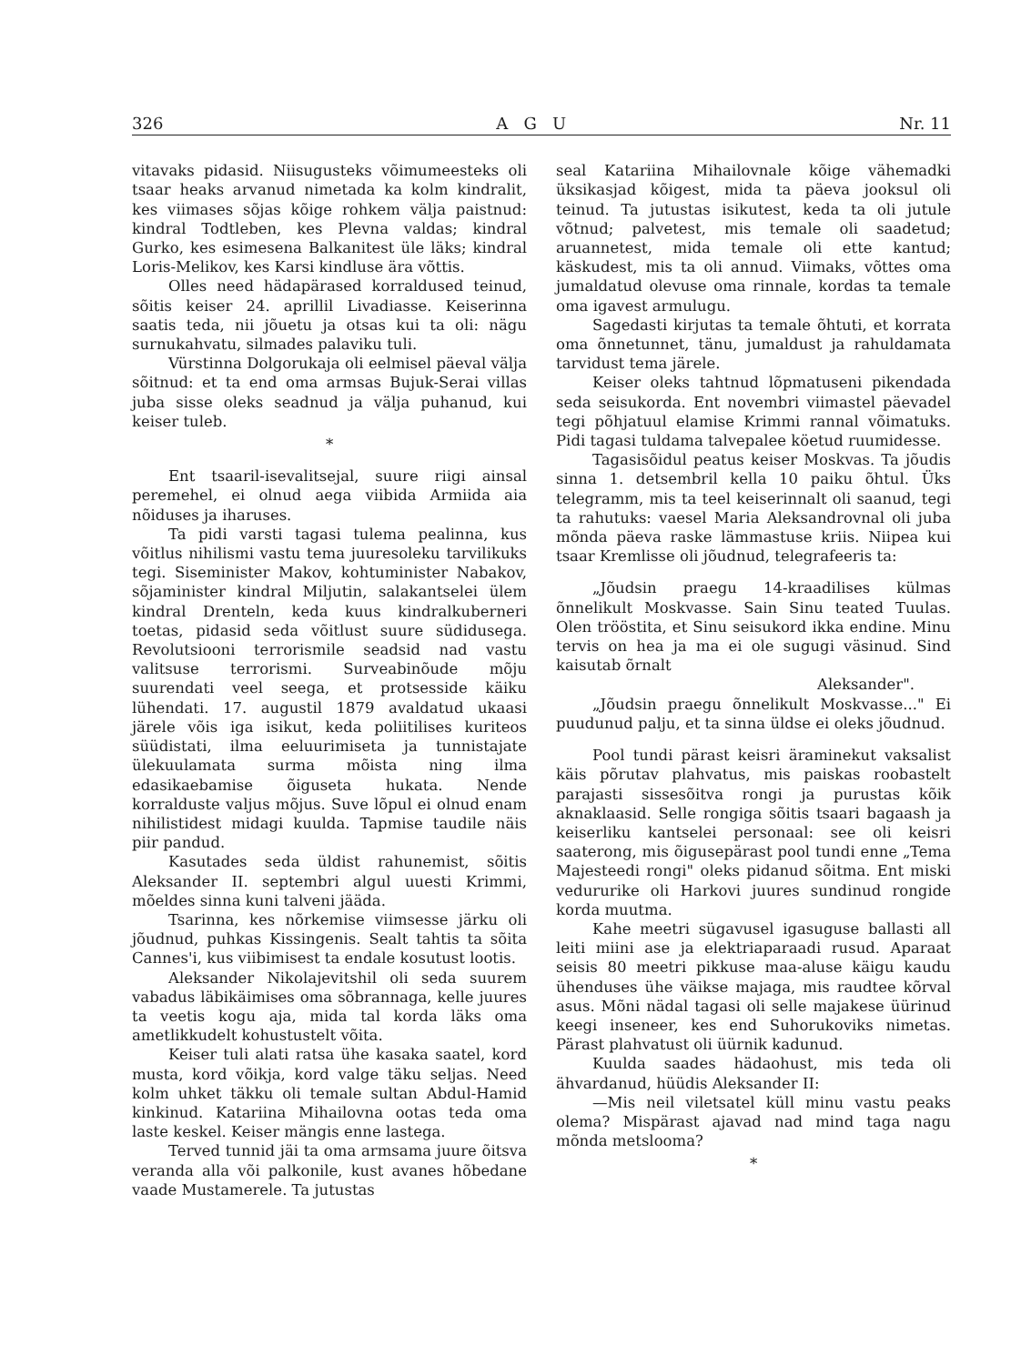326 A G U Nr. 11
vitavaks pidasid. Niisugusteks võimumeesteks oli tsaar heaks arvanud nimetada ka kolm kindralit, kes viimases sõjas kõige rohkem välja paistnud: kindral Todtleben, kes Plevna valdas; kindral Gurko, kes esimesena Balkanitest üle läks; kindral Loris-Melikov, kes Karsi kindluse ära võttis.
Olles need hädapärased korraldused teinud, sõitis keiser 24. aprillil Livadiasse. Keiserinna saatis teda, nii jõuetu ja otsas kui ta oli: nägu surnukahvatu, silmades palaviku tuli.
Vürstinna Dolgorukaja oli eelmisel päeval välja sõitnud: et ta end oma armsas Bujuk-Serai villas juba sisse oleks seadnud ja välja puhanud, kui keiser tuleb.
*
Ent tsaaril-isevalitsejal, suure riigi ainsal peremehel, ei olnud aega viibida Armiida aia nõiduses ja iharuses.
Ta pidi varsti tagasi tulema pealinna, kus võitlus nihilismi vastu tema juuresoleku tarvilikuks tegi. Siseminister Makov, kohtuminister Nabakov, sõjaminister kindral Miljutin, salakantselei ülem kindral Drenteln, keda kuus kindralkuberneri toetas, pidasid seda võitlust suure südidusega. Revolutsiooni terrorismile seadsid nad vastu valitsuse terrorismi. Surveabinõude mõju suurendati veel seega, et protsesside käiku lühendati. 17. augustil 1879 avaldatud ukaasi järele võis iga isikut, keda poliitilises kuriteos süüdistati, ilma eeluurimiseta ja tunnistajate ülekuulamata surma mõista ning ilma edasikaebamise õiguseta hukata. Nende korralduste valjus mõjus. Suve lõpul ei olnud enam nihilistidest midagi kuulda. Tapmise taudile näis piir pandud.
Kasutades seda üldist rahunemist, sõitis Aleksander II. septembri algul uuesti Krimmi, mõeldes sinna kuni talveni jääda.
Tsarinna, kes nõrkemise viimsesse järku oli jõudnud, puhkas Kissingenis. Sealt tahtis ta sõita Cannes'i, kus viibimisest ta endale kosutust lootis.
Aleksander Nikolajevitshil oli seda suurem vabadus läbikäimises oma sõbrannaga, kelle juures ta veetis kogu aja, mida tal korda läks oma ametlikkudelt kohustustelt võita.
Keiser tuli alati ratsa ühe kasaka saatel, kord musta, kord võikja, kord valge täku seljas. Need kolm uhket täkku oli temale sultan Abdul-Hamid kinkinud. Katariina Mihailovna ootas teda oma laste keskel. Keiser mängis enne lastega.
Terved tunnid jäi ta oma armsama juure õitsva veranda alla või palkonile, kust avanes hõbedane vaade Mustamerele. Ta jutustas
seal Katariina Mihailovnale kõige vähemadki üksikasjad kõigest, mida ta päeva jooksul oli teinud. Ta jutustas isikutest, keda ta oli jutule võtnud; palvetest, mis temale oli saadetud; aruannetest, mida temale oli ette kantud; käskudest, mis ta oli annud. Viimaks, võttes oma jumaldatud olevuse oma rinnale, kordas ta temale oma igavest armulugu.
Sagedasti kirjutas ta temale õhtuti, et korrata oma õnnetunnet, tänu, jumaldust ja rahuldamata tarvidust tema järele.
Keiser oleks tahtnud lõpmatuseni pikendada seda seisukorda. Ent novembri viimastel päevadel tegi põhjatuul elamise Krimmi rannal võimatuks. Pidi tagasi tuldama talvepalee köetud ruumidesse.
Tagasisõidul peatus keiser Moskvas. Ta jõudis sinna 1. detsembril kella 10 paiku õhtul. Üks telegramm, mis ta teel keiserinnalt oli saanud, tegi ta rahutuks: vaesel Maria Aleksandrovnal oli juba mõnda päeva raske lämmastuse kriis. Niipea kui tsaar Kremlisse oli jõudnud, telegrafeeris ta:
„Jõudsin praegu 14-kraadilises külmas õnnelikult Moskvasse. Sain Sinu teated Tuulas. Olen trööstita, et Sinu seisukord ikka endine. Minu tervis on hea ja ma ei ole sugugi väsinud. Sind kaisutab õrnalt
Aleksander".
„Jõudsin praegu õnnelikult Moskvasse..." Ei puudunud palju, et ta sinna üldse ei oleks jõudnud.
Pool tundi pärast keisri äraminekut vaksalist käis põrutav plahvatus, mis paiskas roobastelt parajasti sissesõitva rongi ja purustas kõik aknaklaasid. Selle rongiga sõitis tsaari bagaash ja keiserliku kantselei personaal: see oli keisri saaterong, mis õigusepärast pool tundi enne „Tema Majesteedi rongi" oleks pidanud sõitma. Ent miski vedururike oli Harkovi juures sundinud rongide korda muutma.
Kahe meetri sügavusel igasuguse ballasti all leiti miini ase ja elektriaparaadi rusud. Aparaat seisis 80 meetri pikkuse maa-aluse käigu kaudu ühenduses ühe väikse majaga, mis raudtee kõrval asus. Mõni nädal tagasi oli selle majakese üürinud keegi inseneer, kes end Suhorukoviks nimetas. Pärast plahvatust oli üürnik kadunud.
Kuulda saades hädaohust, mis teda oli ähvardanud, hüüdis Aleksander II:
—Mis neil viletsatel küll minu vastu peaks olema? Mispärast ajavad nad mind taga nagu mõnda metslooma?
*